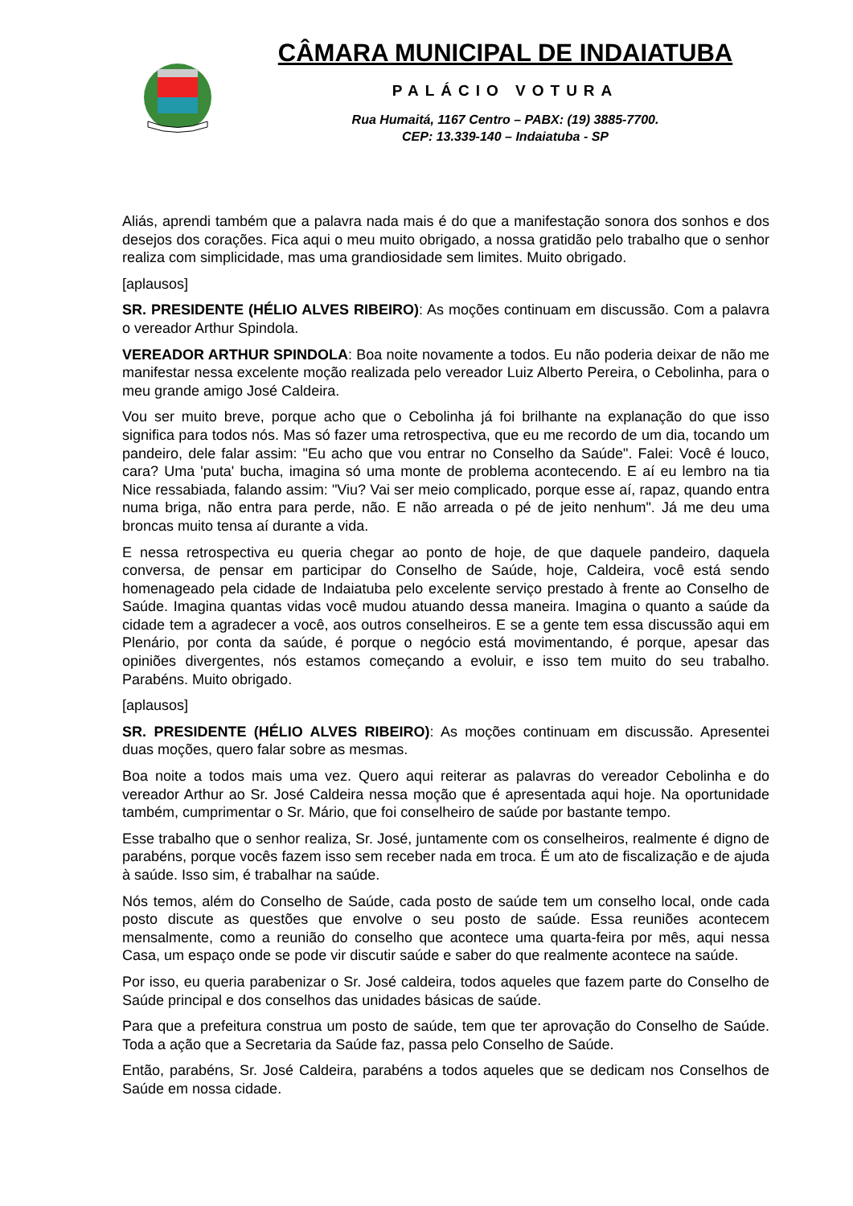CÂMARA MUNICIPAL DE INDAIATUBA
PALÁCIO VOTURA
Rua Humaitá, 1167 Centro – PABX: (19) 3885-7700.
CEP: 13.339-140 – Indaiatuba - SP
Aliás, aprendi também que a palavra nada mais é do que a manifestação sonora dos sonhos e dos desejos dos corações. Fica aqui o meu muito obrigado, a nossa gratidão pelo trabalho que o senhor realiza com simplicidade, mas uma grandiosidade sem limites. Muito obrigado.
[aplausos]
SR. PRESIDENTE (HÉLIO ALVES RIBEIRO): As moções continuam em discussão. Com a palavra o vereador Arthur Spindola.
VEREADOR ARTHUR SPINDOLA: Boa noite novamente a todos. Eu não poderia deixar de não me manifestar nessa excelente moção realizada pelo vereador Luiz Alberto Pereira, o Cebolinha, para o meu grande amigo José Caldeira.
Vou ser muito breve, porque acho que o Cebolinha já foi brilhante na explanação do que isso significa para todos nós. Mas só fazer uma retrospectiva, que eu me recordo de um dia, tocando um pandeiro, dele falar assim: "Eu acho que vou entrar no Conselho da Saúde". Falei: Você é louco, cara? Uma 'puta' bucha, imagina só uma monte de problema acontecendo. E aí eu lembro na tia Nice ressabiada, falando assim: "Viu? Vai ser meio complicado, porque esse aí, rapaz, quando entra numa briga, não entra para perde, não. E não arreada o pé de jeito nenhum". Já me deu uma broncas muito tensa aí durante a vida.
E nessa retrospectiva eu queria chegar ao ponto de hoje, de que daquele pandeiro, daquela conversa, de pensar em participar do Conselho de Saúde, hoje, Caldeira, você está sendo homenageado pela cidade de Indaiatuba pelo excelente serviço prestado à frente ao Conselho de Saúde. Imagina quantas vidas você mudou atuando dessa maneira. Imagina o quanto a saúde da cidade tem a agradecer a você, aos outros conselheiros. E se a gente tem essa discussão aqui em Plenário, por conta da saúde, é porque o negócio está movimentando, é porque, apesar das opiniões divergentes, nós estamos começando a evoluir, e isso tem muito do seu trabalho. Parabéns. Muito obrigado.
[aplausos]
SR. PRESIDENTE (HÉLIO ALVES RIBEIRO): As moções continuam em discussão. Apresentei duas moções, quero falar sobre as mesmas.
Boa noite a todos mais uma vez. Quero aqui reiterar as palavras do vereador Cebolinha e do vereador Arthur ao Sr. José Caldeira nessa moção que é apresentada aqui hoje. Na oportunidade também, cumprimentar o Sr. Mário, que foi conselheiro de saúde por bastante tempo.
Esse trabalho que o senhor realiza, Sr. José, juntamente com os conselheiros, realmente é digno de parabéns, porque vocês fazem isso sem receber nada em troca. É um ato de fiscalização e de ajuda à saúde. Isso sim, é trabalhar na saúde.
Nós temos, além do Conselho de Saúde, cada posto de saúde tem um conselho local, onde cada posto discute as questões que envolve o seu posto de saúde. Essa reuniões acontecem mensalmente, como a reunião do conselho que acontece uma quarta-feira por mês, aqui nessa Casa, um espaço onde se pode vir discutir saúde e saber do que realmente acontece na saúde.
Por isso, eu queria parabenizar o Sr. José caldeira, todos aqueles que fazem parte do Conselho de Saúde principal e dos conselhos das unidades básicas de saúde.
Para que a prefeitura construa um posto de saúde, tem que ter aprovação do Conselho de Saúde. Toda a ação que a Secretaria da Saúde faz, passa pelo Conselho de Saúde.
Então, parabéns, Sr. José Caldeira, parabéns a todos aqueles que se dedicam nos Conselhos de Saúde em nossa cidade.